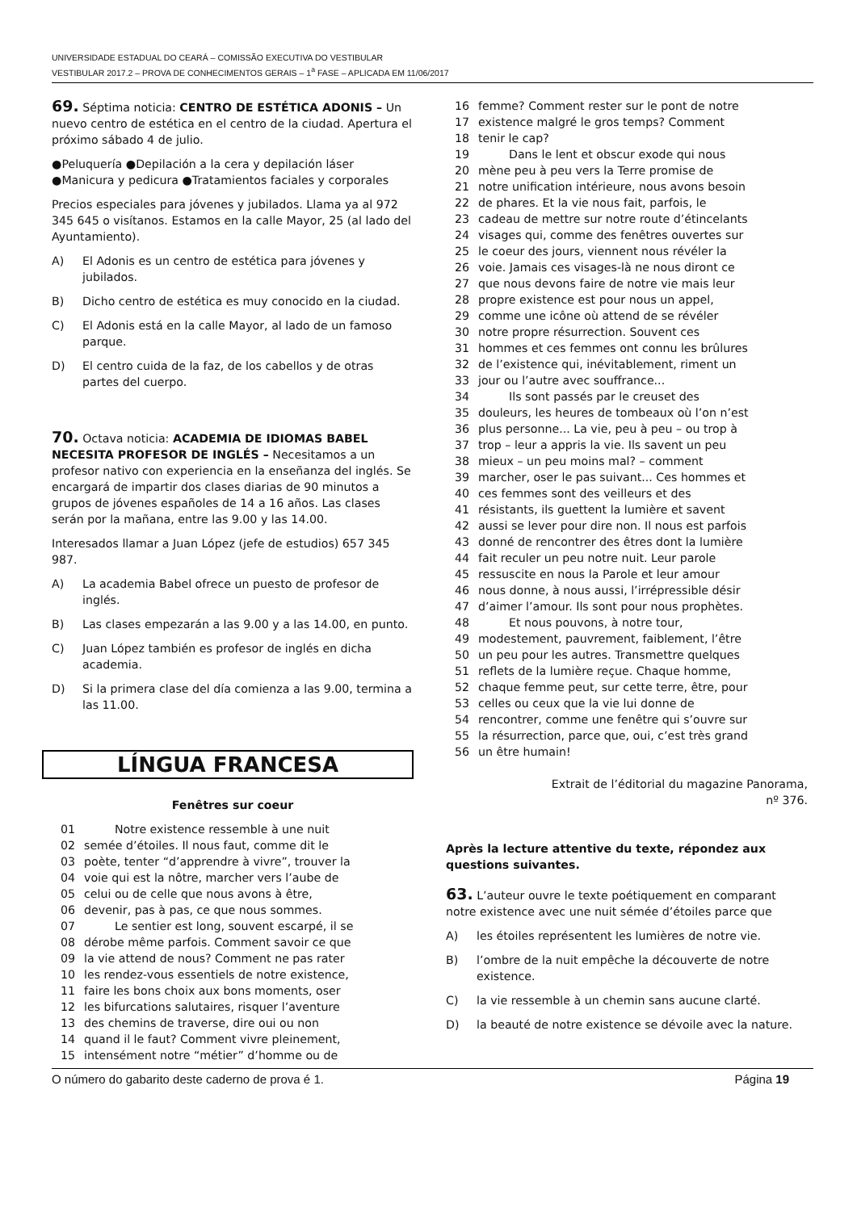UNIVERSIDADE ESTADUAL DO CEARÁ – COMISSÃO EXECUTIVA DO VESTIBULAR
VESTIBULAR 2017.2 – PROVA DE CONHECIMENTOS GERAIS – 1<sup>a</sup> FASE – APLICADA EM 11/06/2017
69. Séptima noticia: CENTRO DE ESTÉTICA ADONIS – Un nuevo centro de estética en el centro de la ciudad. Apertura el próximo sábado 4 de julio.
●Peluquería ●Depilación a la cera y depilación láser ●Manicura y pedicura ●Tratamientos faciales y corporales
Precios especiales para jóvenes y jubilados. Llama ya al 972 345 645 o visítanos. Estamos en la calle Mayor, 25 (al lado del Ayuntamiento).
A) El Adonis es un centro de estética para jóvenes y jubilados.
B) Dicho centro de estética es muy conocido en la ciudad.
C) El Adonis está en la calle Mayor, al lado de un famoso parque.
D) El centro cuida de la faz, de los cabellos y de otras partes del cuerpo.
70. Octava noticia: ACADEMIA DE IDIOMAS BABEL NECESITA PROFESOR DE INGLÉS – Necesitamos a un profesor nativo con experiencia en la enseñanza del inglés. Se encargará de impartir dos clases diarias de 90 minutos a grupos de jóvenes españoles de 14 a 16 años. Las clases serán por la mañana, entre las 9.00 y las 14.00.
Interesados llamar a Juan López (jefe de estudios) 657 345 987.
A) La academia Babel ofrece un puesto de profesor de inglés.
B) Las clases empezarán a las 9.00 y a las 14.00, en punto.
C) Juan López también es profesor de inglés en dicha academia.
D) Si la primera clase del día comienza a las 9.00, termina a las 11.00.
LÍNGUA FRANCESA
Fenêtres sur coeur
01 Notre existence ressemble à une nuit
02 semée d’étoiles. Il nous faut, comme dit le
03 poète, tenter “d’apprendre à vivre”, trouver la
04 voie qui est la nôtre, marcher vers l’aube de
05 celui ou de celle que nous avons à être,
06 devenir, pas à pas, ce que nous sommes.
07 Le sentier est long, souvent escarpé, il se
08 dérobe même parfois. Comment savoir ce que
09 la vie attend de nous? Comment ne pas rater
10 les rendez-vous essentiels de notre existence,
11 faire les bons choix aux bons moments, oser
12 les bifurcations salutaires, risquer l’aventure
13 des chemins de traverse, dire oui ou non
14 quand il le faut? Comment vivre pleinement,
15 intensément notre “métier” d’homme ou de
16 femme? Comment rester sur le pont de notre
17 existence malgré le gros temps? Comment
18 tenir le cap?
19 Dans le lent et obscur exode qui nous
20 mène peu à peu vers la Terre promise de
21 notre unification intérieure, nous avons besoin
22 de phares. Et la vie nous fait, parfois, le
23 cadeau de mettre sur notre route d’étincelants
24 visages qui, comme des fenêtres ouvertes sur
25 le coeur des jours, viennent nous révéler la
26 voie. Jamais ces visages-là ne nous diront ce
27 que nous devons faire de notre vie mais leur
28 propre existence est pour nous un appel,
29 comme une icône où attend de se révéler
30 notre propre résurrection. Souvent ces
31 hommes et ces femmes ont connu les brûlures
32 de l’existence qui, inévitablement, riment un
33 jour ou l’autre avec souffrance...
34 Ils sont passés par le creuset des
35 douleurs, les heures de tombeaux où l’on n’est
36 plus personne... La vie, peu à peu – ou trop à
37 trop – leur a appris la vie. Ils savent un peu
38 mieux – un peu moins mal? – comment
39 marcher, oser le pas suivant... Ces hommes et
40 ces femmes sont des veilleurs et des
41 résistants, ils guettent la lumière et savent
42 aussi se lever pour dire non. Il nous est parfois
43 donné de rencontrer des êtres dont la lumière
44 fait reculer un peu notre nuit. Leur parole
45 ressuscite en nous la Parole et leur amour
46 nous donne, à nous aussi, l’irrépressible désir
47 d’aimer l’amour. Ils sont pour nous prophètes.
48 Et nous pouvons, à notre tour,
49 modestement, pauvrement, faiblement, l’être
50 un peu pour les autres. Transmettre quelques
51 reflets de la lumière reçue. Chaque homme,
52 chaque femme peut, sur cette terre, être, pour
53 celles ou ceux que la vie lui donne de
54 rencontrer, comme une fenêtre qui s’ouvre sur
55 la résurrection, parce que, oui, c’est très grand
56 un être humain!
Extrait de l’éditorial du magazine Panorama,
nº 376.
Après la lecture attentive du texte, répondez aux questions suivantes.
63. L’auteur ouvre le texte poétiquement en comparant notre existence avec une nuit sémée d’étoiles parce que
A) les étoiles représentent les lumières de notre vie.
B) l’ombre de la nuit empêche la découverte de notre existence.
C) la vie ressemble à un chemin sans aucune clarté.
D) la beauté de notre existence se dévoile avec la nature.
O número do gabarito deste caderno de prova é 1. Página 19